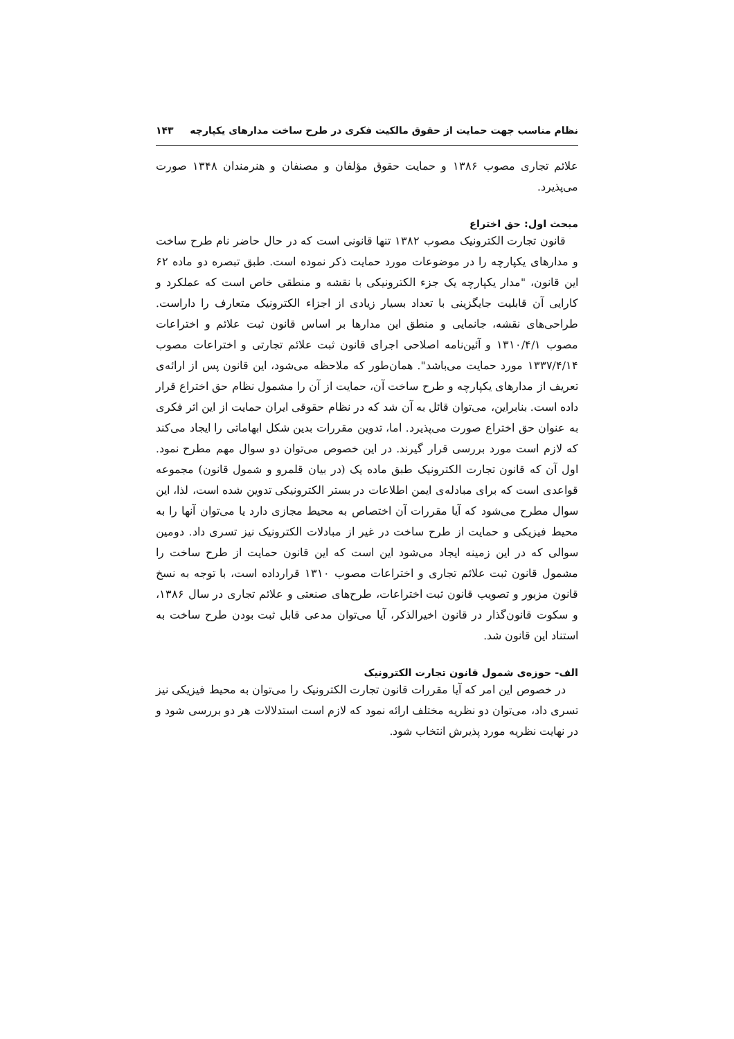نظام مناسب جهت حمایت از حقوق مالکیت فکری در طرح ساخت مدارهای یکپارچه ۱۴۳
علائم تجاری مصوب ۱۳۸۶ و حمایت حقوق مؤلفان و مصنفان و هنرمندان ۱۳۴۸ صورت می‌پذیرد.
مبحث اول: حق اختراع
قانون تجارت الکترونیک مصوب ۱۳۸۲ تنها قانونی است که در حال حاضر نام طرح ساخت و مدارهای یکپارچه را در موضوعات مورد حمایت ذکر نموده است. طبق تبصره دو ماده ۶۲ این قانون، "مدار یکپارچه یک جزء الکترونیکی با نقشه و منطقی خاص است که عملکرد و کارایی آن قابلیت جایگزینی با تعداد بسیار زیادی از اجزاء الکترونیک متعارف را داراست. طراحی‌های نقشه، جانمایی و منطق این مدارها بر اساس قانون ثبت علائم و اختراعات مصوب ۱۳۱۰/۴/۱ و آئین‌نامه اصلاحی اجرای قانون ثبت علائم تجارتی و اختراعات مصوب ۱۳۳۷/۴/۱۴ مورد حمایت می‌باشد". همان‌طور که ملاحظه می‌شود، این قانون پس از ارائه‌ی تعریف از مدارهای یکپارچه و طرح ساخت آن، حمایت از آن را مشمول نظام حق اختراع قرار داده است. بنابراین، می‌توان قائل به آن شد که در نظام حقوقی ایران حمایت از این اثر فکری به عنوان حق اختراع صورت می‌پذیرد. اما، تدوین مقررات بدین شکل ابهاماتی را ایجاد می‌کند که لازم است مورد بررسی قرار گیرند. در این خصوص می‌توان دو سوال مهم مطرح نمود. اول آن که قانون تجارت الکترونیک طبق ماده یک (در بیان قلمرو و شمول قانون) مجموعه قواعدی است که برای مبادله‌ی ایمن اطلاعات در بستر الکترونیکی تدوین شده است، لذا، این سوال مطرح می‌شود که آیا مقررات آن اختصاص به محیط مجازی دارد یا می‌توان آنها را به محیط فیزیکی و حمایت از طرح ساخت در غیر از مبادلات الکترونیک نیز تسری داد. دومین سوالی که در این زمینه ایجاد می‌شود این است که این قانون حمایت از طرح ساخت را مشمول قانون ثبت علائم تجاری و اختراعات مصوب ۱۳۱۰ قرارداده است، با توجه به نسخ قانون مزبور و تصویب قانون ثبت اختراعات، طرح‌های صنعتی و علائم تجاری در سال ۱۳۸۶، و سکوت قانون‌گذار در قانون اخیرالذکر، آیا می‌توان مدعی قابل ثبت بودن طرح ساخت به استناد این قانون شد.
الف- حوزه‌ی شمول قانون تجارت الکترونیک
در خصوص این امر که آیا مقررات قانون تجارت الکترونیک را می‌توان به محیط فیزیکی نیز تسری داد، می‌توان دو نظریه مختلف ارائه نمود که لازم است استدلالات هر دو بررسی شود و در نهایت نظریه مورد پذیرش انتخاب شود.